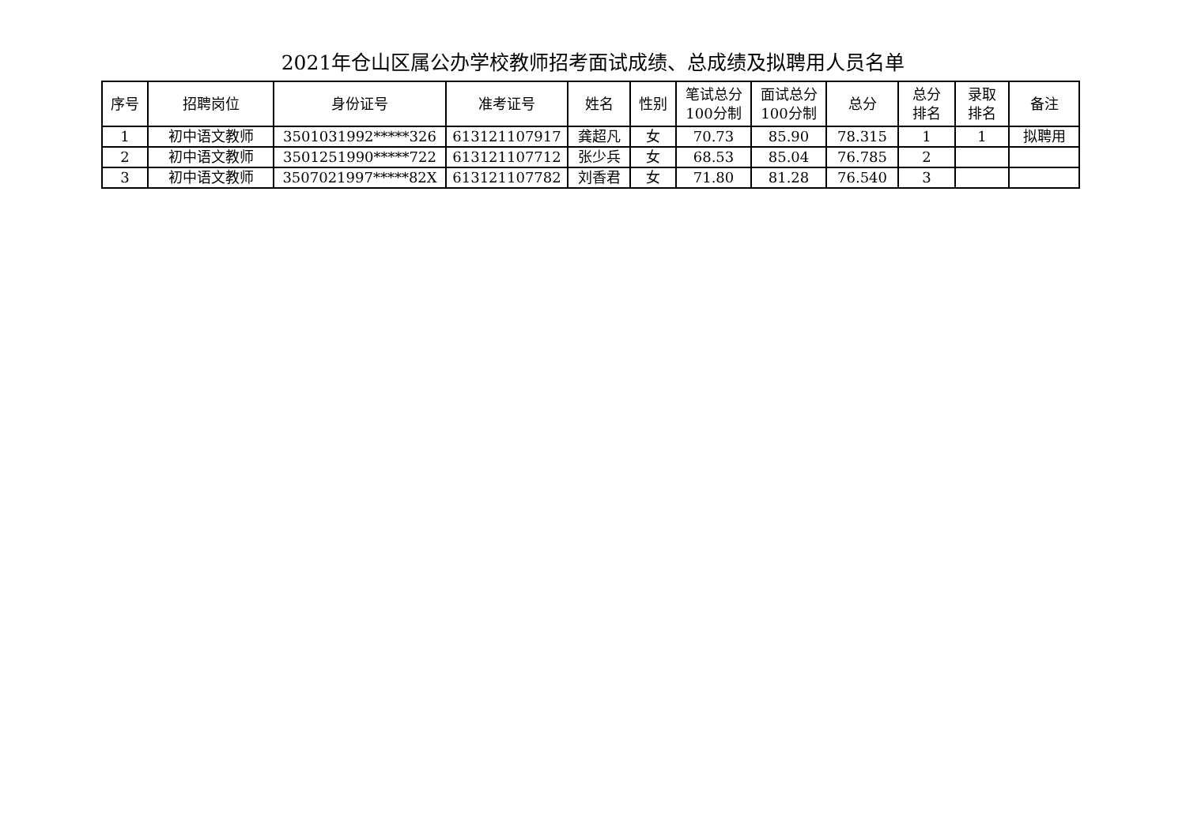2021年仓山区属公办学校教师招考面试成绩、总成绩及拟聘用人员名单
| 序号 | 招聘岗位 | 身份证号 | 准考证号 | 姓名 | 性别 | 笔试总分 100分制 | 面试总分 100分制 | 总分 | 总分 排名 | 录取 排名 | 备注 |
| --- | --- | --- | --- | --- | --- | --- | --- | --- | --- | --- | --- |
| 1 | 初中语文教师 | 3501031992*****326 | 613121107917 | 龚超凡 | 女 | 70.73 | 85.90 | 78.315 | 1 | 1 | 拟聘用 |
| 2 | 初中语文教师 | 3501251990*****722 | 613121107712 | 张少兵 | 女 | 68.53 | 85.04 | 76.785 | 2 | | |
| 3 | 初中语文教师 | 3507021997*****82X | 613121107782 | 刘香君 | 女 | 71.80 | 81.28 | 76.540 | 3 | | |